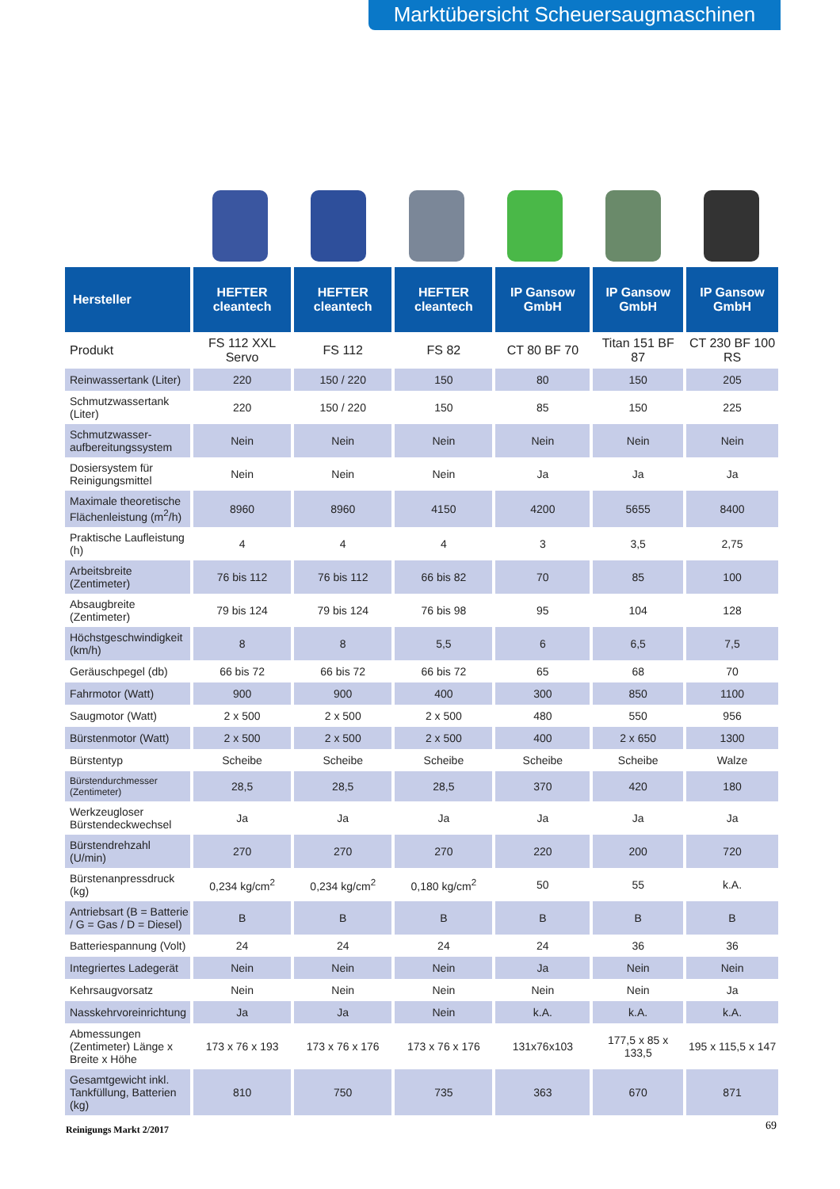Marktübersicht Scheuersaugmaschinen
| Hersteller | HEFTER cleantech | HEFTER cleantech | HEFTER cleantech | IP Gansow GmbH | IP Gansow GmbH | IP Gansow GmbH |
| --- | --- | --- | --- | --- | --- | --- |
| Produkt | FS 112 XXL Servo | FS 112 | FS 82 | CT 80 BF 70 | Titan 151 BF 87 | CT 230 BF 100 RS |
| Reinwassertank (Liter) | 220 | 150 / 220 | 150 | 80 | 150 | 205 |
| Schmutzwassertank (Liter) | 220 | 150 / 220 | 150 | 85 | 150 | 225 |
| Schmutzwasser-aufbereitungssystem | Nein | Nein | Nein | Nein | Nein | Nein |
| Dosiersystem für Reinigungsmittel | Nein | Nein | Nein | Ja | Ja | Ja |
| Maximale theoretische Flächenleistung (m<sup>2</sup>/h) | 8960 | 8960 | 4150 | 4200 | 5655 | 8400 |
| Praktische Laufleistung (h) | 4 | 4 | 4 | 3 | 3,5 | 2,75 |
| Arbeitsbreite (Zentimeter) | 76 bis 112 | 76 bis 112 | 66 bis 82 | 70 | 85 | 100 |
| Absaugbreite (Zentimeter) | 79 bis 124 | 79 bis 124 | 76 bis 98 | 95 | 104 | 128 |
| Höchstgeschwindigkeit (km/h) | 8 | 8 | 5,5 | 6 | 6,5 | 7,5 |
| Geräuschpegel (db) | 66 bis 72 | 66 bis 72 | 66 bis 72 | 65 | 68 | 70 |
| Fahrmotor (Watt) | 900 | 900 | 400 | 300 | 850 | 1100 |
| Saugmotor (Watt) | 2 x 500 | 2 x 500 | 2 x 500 | 480 | 550 | 956 |
| Bürstenmotor (Watt) | 2 x 500 | 2 x 500 | 2 x 500 | 400 | 2 x 650 | 1300 |
| Bürstentyp | Scheibe | Scheibe | Scheibe | Scheibe | Scheibe | Walze |
| Bürstendurchmesser (Zentimeter) | 28,5 | 28,5 | 28,5 | 370 | 420 | 180 |
| Werkzeugloser Bürstendeckwechsel | Ja | Ja | Ja | Ja | Ja | Ja |
| Bürstendrehzahl (U/min) | 270 | 270 | 270 | 220 | 200 | 720 |
| Bürstenanpressdruck (kg) | 0,234 kg/cm<sup>2</sup> | 0,234 kg/cm<sup>2</sup> | 0,180 kg/cm<sup>2</sup> | 50 | 55 | k.A. |
| Antriebsart (B = Batterie / G = Gas / D = Diesel) | B | B | B | B | B | B |
| Batteriespannung (Volt) | 24 | 24 | 24 | 24 | 36 | 36 |
| Integriertes Ladegerät | Nein | Nein | Nein | Ja | Nein | Nein |
| Kehrsaugvorsatz | Nein | Nein | Nein | Nein | Nein | Ja |
| Nasskehrvoreinrichtung | Ja | Ja | Nein | k.A. | k.A. | k.A. |
| Abmessungen (Zentimeter) Länge x Breite x Höhe | 173 x 76 x 193 | 173 x 76 x 176 | 173 x 76 x 176 | 131x76x103 | 177,5 x 85 x 133,5 | 195 x 115,5 x 147 |
| Gesamtgewicht inkl. Tankfüllung, Batterien (kg) | 810 | 750 | 735 | 363 | 670 | 871 |
Reinigungs Markt 2/2017 69